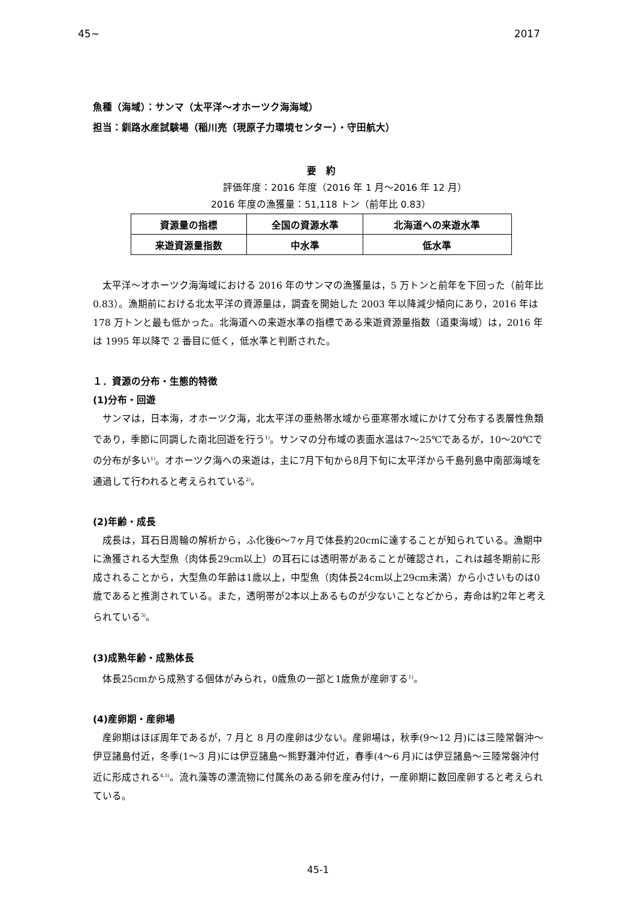45 ~ 2017
魚種（海域）：サンマ（太平洋～オホーツク海海域）
担当：釧路水産試験場（稲川亮（現原子力環境センター）・守田航大）
要　約
評価年度：2016 年度（2016 年 1 月～2016 年 12 月）
2016 年度の漁獲量：51,118 トン（前年比 0.83）
| 資源量の指標 | 全国の資源水準 | 北海道への来遊水準 |
| 来遊資源量指数 | 中水準 | 低水準 |
太平洋～オホーツク海海域における 2016 年のサンマの漁獲量は，5 万トンと前年を下回った（前年比 0.83）。漁期前における北太平洋の資源量は，調査を開始した 2003 年以降減少傾向にあり，2016 年は 178 万トンと最も低かった。北海道への来遊水準の指標である来遊資源量指数（道東海域）は，2016 年は 1995 年以降で 2 番目に低く，低水準と判断された。
１．資源の分布・生態的特徴
(1)分布・回遊
サンマは，日本海，オホーツク海，北太平洋の亜熱帯水域から亜寒帯水域にかけて分布する表層性魚類であり，季節に同調した南北回遊を行う<sup>1)</sup>。サンマの分布域の表面水温は7～25℃であるが，10～20℃での分布が多い<sup>1)</sup>。オホーツク海への来遊は，主に7月下旬から8月下旬に太平洋から千島列島中南部海域を通過して行われると考えられている<sup>2)</sup>。
(2)年齢・成長
成長は，耳石日周輪の解析から，ふ化後6～7ヶ月で体長約20cmに達することが知られている。漁期中に漁獲される大型魚（肉体長29cm以上）の耳石には透明帯があることが確認され，これは越冬期前に形成されることから，大型魚の年齢は1歳以上，中型魚（肉体長24cm以上29cm未満）から小さいものは0歳であると推測されている。また，透明帯が2本以上あるものが少ないことなどから，寿命は約2年と考えられている<sup>3)</sup>。
(3)成熟年齢・成熟体長
体長25cmから成熟する個体がみられ，0歳魚の一部と1歳魚が産卵する<sup>1)</sup>。
(4)産卵期・産卵場
産卵期はほぼ周年であるが，7 月と 8 月の産卵は少ない。産卵場は，秋季(9～12 月)には三陸常磐沖～伊豆諸島付近，冬季(1～3 月)には伊豆諸島～熊野灘沖付近，春季(4～6 月)には伊豆諸島～三陸常磐沖付近に形成される<sup>4,5)</sup>。流れ藻等の漂流物に付属糸のある卵を産み付け，一産卵期に数回産卵すると考えられている。
45-1